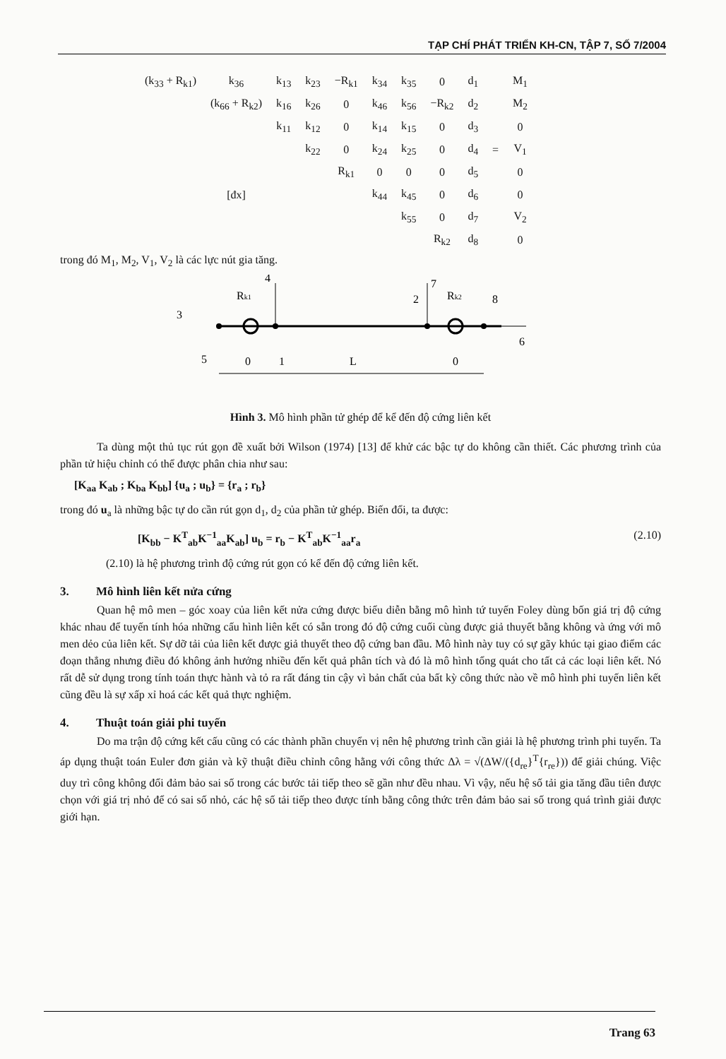TẠP CHÍ PHÁT TRIỂN KH-CN, TẬP 7, SỐ 7/2004
| (k<sub>33</sub> + R<sub>k1</sub>) | k<sub>36</sub> | k<sub>13</sub> | k<sub>23</sub> | −R<sub>k1</sub> | k<sub>34</sub> | k<sub>35</sub> | 0 | d<sub>1</sub> | | M<sub>1</sub> |
| | (k<sub>66</sub> + R<sub>k2</sub>) | k<sub>16</sub> | k<sub>26</sub> | 0 | k<sub>46</sub> | k<sub>56</sub> | −R<sub>k2</sub> | d<sub>2</sub> | | M<sub>2</sub> |
| | | k<sub>11</sub> | k<sub>12</sub> | 0 | k<sub>14</sub> | k<sub>15</sub> | 0 | d<sub>3</sub> | | 0 |
| | | | k<sub>22</sub> | 0 | k<sub>24</sub> | k<sub>25</sub> | 0 | d<sub>4</sub> | = | V<sub>1</sub> |
| | | | | R<sub>k1</sub> | 0 | 0 | 0 | d<sub>5</sub> | | 0 |
| | [đx] | | | | k<sub>44</sub> | k<sub>45</sub> | 0 | d<sub>6</sub> | | 0 |
| | | | | | | k<sub>55</sub> | 0 | d<sub>7</sub> | | V<sub>2</sub> |
| | | | | | | | R<sub>k2</sub> | d<sub>8</sub> | | 0 |
trong đó M<sub>1</sub>, M<sub>2</sub>, V<sub>1</sub>, V<sub>2</sub> là các lực nút gia tăng.
4
7
Rk1
Rk2
3
2
8
6
5
0
1
L
0
Hình 3. Mô hình phần tử ghép để kể đến độ cứng liên kết
Ta dùng một thủ tục rút gọn đề xuất bởi Wilson (1974) [13] để khử các bậc tự do không cần thiết. Các phương trình của phần tử hiệu chỉnh có thể được phân chia như sau:
[K<sub>aa</sub> K<sub>ab</sub> ; K<sub>ba</sub> K<sub>bb</sub>] {u<sub>a</sub> ; u<sub>b</sub>} = {r<sub>a</sub> ; r<sub>b</sub>}
trong đó u<sub>a</sub> là những bậc tự do cần rút gọn d<sub>1</sub>, d<sub>2</sub> của phần tử ghép. Biến đổi, ta được:
[K<sub>bb</sub> − K<sup>T</sup><sub>ab</sub>K<sup>−1</sup><sub>aa</sub>K<sub>ab</sub>] u<sub>b</sub> = r<sub>b</sub> − K<sup>T</sup><sub>ab</sub>K<sup>−1</sup><sub>aa</sub>r<sub>a</sub> (2.10)
(2.10) là hệ phương trình độ cứng rút gọn có kể đến độ cứng liên kết.
3. Mô hình liên kết nửa cứng
Quan hệ mô men – góc xoay của liên kết nửa cứng được biểu diễn bằng mô hình tứ tuyến Foley dùng bốn giá trị độ cứng khác nhau để tuyến tính hóa những cấu hình liên kết có sẵn trong đó độ cứng cuối cùng được giả thuyết bằng không và ứng với mô men dẻo của liên kết. Sự dỡ tải của liên kết được giả thuyết theo độ cứng ban đầu. Mô hình này tuy có sự gãy khúc tại giao điểm các đoạn thẳng nhưng điều đó không ảnh hưởng nhiều đến kết quả phân tích và đó là mô hình tổng quát cho tất cả các loại liên kết. Nó rất dễ sử dụng trong tính toán thực hành và tỏ ra rất đáng tin cậy vì bản chất của bất kỳ công thức nào về mô hình phi tuyến liên kết cũng đều là sự xấp xỉ hoá các kết quả thực nghiệm.
4. Thuật toán giải phi tuyến
Do ma trận độ cứng kết cấu cũng có các thành phần chuyển vị nên hệ phương trình cần giải là hệ phương trình phi tuyến. Ta áp dụng thuật toán Euler đơn giản và kỹ thuật điều chỉnh công hằng với công thức Δλ = √(ΔW/({d<sub>re</sub>}<sup>T</sup>{r<sub>re</sub>})) để giải chúng. Việc duy trì công không đổi đảm bảo sai số trong các bước tải tiếp theo sẽ gần như đều nhau. Vì vậy, nếu hệ số tải gia tăng đầu tiên được chọn với giá trị nhỏ để có sai số nhỏ, các hệ số tải tiếp theo được tính bằng công thức trên đảm bảo sai số trong quá trình giải được giới hạn.
Trang 63